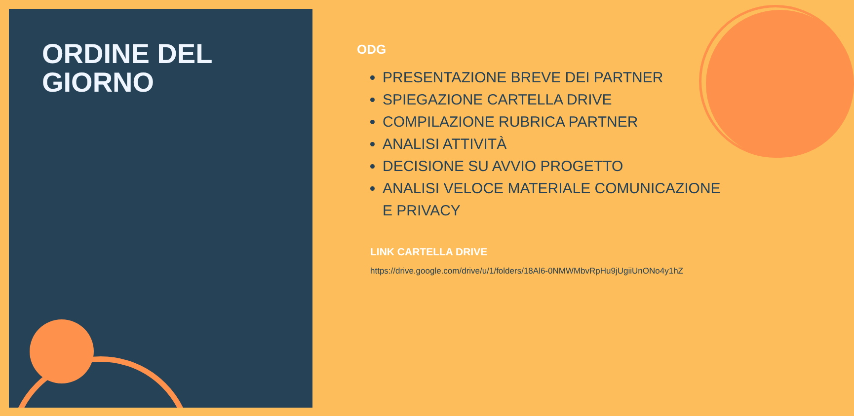ORDINE DEL
GIORNO
ODG
PRESENTAZIONE BREVE DEI PARTNER
SPIEGAZIONE CARTELLA DRIVE
COMPILAZIONE RUBRICA PARTNER
ANALISI ATTIVITÀ
DECISIONE SU AVVIO PROGETTO
ANALISI VELOCE MATERIALE COMUNICAZIONE E PRIVACY
LINK CARTELLA DRIVE
https://drive.google.com/drive/u/1/folders/18Al6-0NMWMbvRpHu9jUgiiUnONo4y1hZ